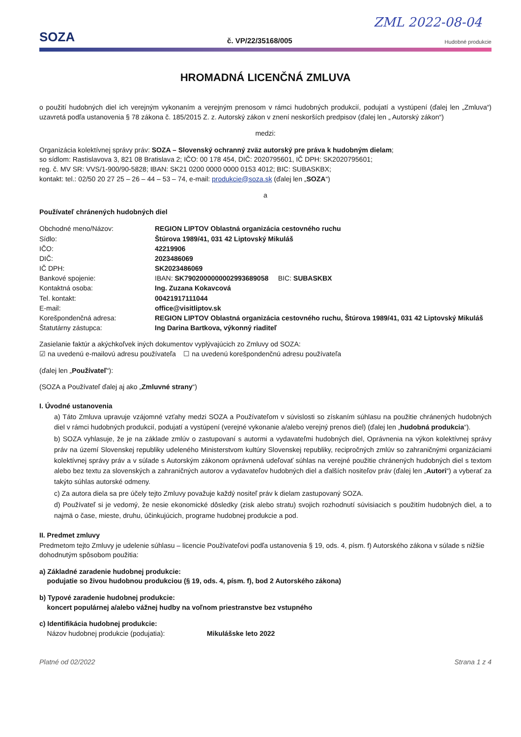ZML 2022-08-04
SOZA
č. VP/22/35168/005
Hudobné produkcie
HROMADNÁ LICENČNÁ ZMLUVA
o použití hudobných diel ich verejným vykonaním a verejným prenosom v rámci hudobných produkcií, podujatí a vystúpení (ďalej len „Zmluva“) uzavretá podľa ustanovenia § 78 zákona č. 185/2015 Z. z. Autorský zákon v znení neskorších predpisov (ďalej len „ Autorský zákon“)
medzi:
Organizácia kolektívnej správy práv: SOZA – Slovenský ochranný zväz autorský pre práva k hudobným dielam;
so sídlom: Rastislavova 3, 821 08 Bratislava 2; IČO: 00 178 454, DIČ: 2020795601, IČ DPH: SK2020795601;
reg. č. MV SR: VVS/1-900/90-5828; IBAN: SK21 0200 0000 0000 0153 4012; BIC: SUBASKBX;
kontakt: tel.: 02/50 20 27 25 – 26 – 44 – 53 – 74, e-mail: produkcie@soza.sk (ďalej len „SOZA“)
a
Používateľ chránených hudobných diel
| Obchodné meno/Názov: | REGION LIPTOV Oblastná organizácia cestovného ruchu |
| Sídlo: | Štúrova 1989/41, 031 42 Liptovský Mikuláš |
| IČO: | 42219906 |
| DIČ: | 2023486069 |
| IČ DPH: | SK2023486069 |
| Bankové spojenie: | IBAN: SK7902000000002993689058 BIC: SUBASKBX |
| Kontaktná osoba: | Ing. Zuzana Kokavcová |
| Tel. kontakt: | 00421917111044 |
| E-mail: | office@visitliptov.sk |
| Korešpondenčná adresa: | REGION LIPTOV Oblastná organizácia cestovného ruchu, Štúrova 1989/41, 031 42 Liptovský Mikuláš |
| Štatutárny zástupca: | Ing Darina Bartkova, výkonný riaditeľ |
Zasielanie faktúr a akýchkoľvek iných dokumentov vyplývajúcich zo Zmluvy od SOZA:
☑ na uvedenú e-mailovú adresu používateľa ☐ na uvedenú korešpondenčnú adresu používateľa
(ďalej len „Používateľ“):
(SOZA a Používateľ ďalej aj ako „Zmluvné strany“)
I. Úvodné ustanovenia
a) Táto Zmluva upravuje vzájomné vzťahy medzi SOZA a Používateľom v súvislosti so získaním súhlasu na použitie chránených hudobných diel v rámci hudobných produkcií, podujatí a vystúpení (verejné vykonanie a/alebo verejný prenos diel) (ďalej len „hudobná produkcia“).
b) SOZA vyhlasuje, že je na základe zmlúv o zastupovaní s autormi a vydavateľmi hudobných diel, Oprávnenia na výkon kolektívnej správy práv na území Slovenskej republiky udeleného Ministerstvom kultúry Slovenskej republiky, recipročných zmlúv so zahraničnými organizáciami kolektívnej správy práv a v súlade s Autorským zákonom oprávnená udeľovať súhlas na verejné použitie chránených hudobných diel s textom alebo bez textu za slovenských a zahraničných autorov a vydavateľov hudobných diel a ďalších nositeľov práv (ďalej len „Autori“) a vyberať za takýto súhlas autorské odmeny.
c) Za autora diela sa pre účely tejto Zmluvy považuje každý nositeľ práv k dielam zastupovaný SOZA.
d) Používateľ si je vedomý, že nesie ekonomické dôsledky (zisk alebo stratu) svojich rozhodnutí súvisiacich s použitím hudobných diel, a to najmä o čase, mieste, druhu, účinkujúcich, programe hudobnej produkcie a pod.
II. Predmet zmluvy
Predmetom tejto Zmluvy je udelenie súhlasu – licencie Používateľovi podľa ustanovenia § 19, ods. 4, písm. f) Autorského zákona v súlade s nižšie dohodnutým spôsobom použitia:
a) Základné zaradenie hudobnej produkcie:
podujatie so živou hudobnou produkciou (§ 19, ods. 4, písm. f), bod 2 Autorského zákona)
b) Typové zaradenie hudobnej produkcie:
koncert populárnej a/alebo vážnej hudby na voľnom priestranstve bez vstupného
c) Identifikácia hudobnej produkcie:
Názov hudobnej produkcie (podujatia): Mikulášske leto 2022
Platné od 02/2022 Strana 1 z 4